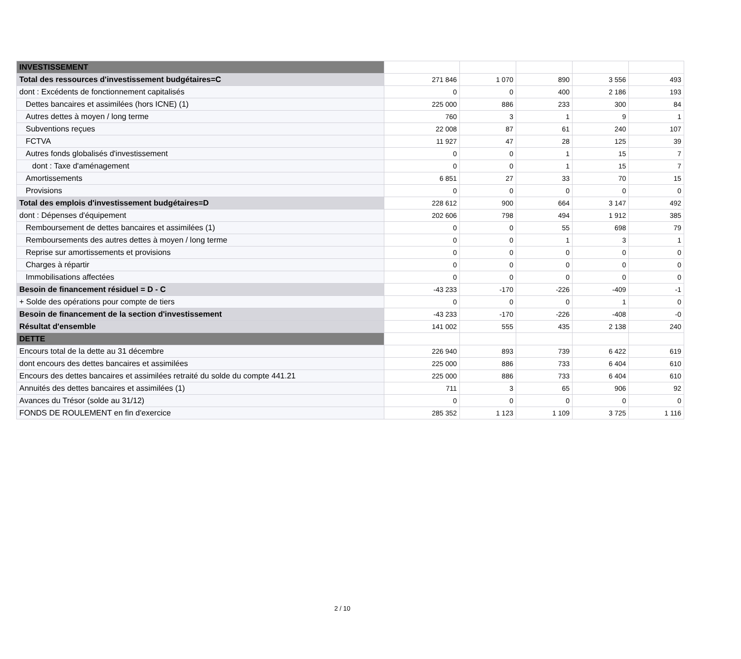| INVESTISSEMENT | | | | | |
| Total des ressources d'investissement budgétaires=C | 271 846 | 1 070 | 890 | 3 556 | 493 |
| dont : Excédents de fonctionnement capitalisés | 0 | 0 | 400 | 2 186 | 193 |
| Dettes bancaires et assimilées (hors ICNE) (1) | 225 000 | 886 | 233 | 300 | 84 |
| Autres dettes à moyen / long terme | 760 | 3 | 1 | 9 | 1 |
| Subventions reçues | 22 008 | 87 | 61 | 240 | 107 |
| FCTVA | 11 927 | 47 | 28 | 125 | 39 |
| Autres fonds globalisés d'investissement | 0 | 0 | 1 | 15 | 7 |
| dont : Taxe d'aménagement | 0 | 0 | 1 | 15 | 7 |
| Amortissements | 6 851 | 27 | 33 | 70 | 15 |
| Provisions | 0 | 0 | 0 | 0 | 0 |
| Total des emplois d'investissement budgétaires=D | 228 612 | 900 | 664 | 3 147 | 492 |
| dont : Dépenses d'équipement | 202 606 | 798 | 494 | 1 912 | 385 |
| Remboursement de dettes bancaires et assimilées (1) | 0 | 0 | 55 | 698 | 79 |
| Remboursements des autres dettes à moyen / long terme | 0 | 0 | 1 | 3 | 1 |
| Reprise sur amortissements et provisions | 0 | 0 | 0 | 0 | 0 |
| Charges à répartir | 0 | 0 | 0 | 0 | 0 |
| Immobilisations affectées | 0 | 0 | 0 | 0 | 0 |
| Besoin de financement résiduel = D - C | -43 233 | -170 | -226 | -409 | -1 |
| + Solde des opérations pour compte de tiers | 0 | 0 | 0 | 1 | 0 |
| Besoin de financement de la section d'investissement | -43 233 | -170 | -226 | -408 | -0 |
| Résultat d'ensemble | 141 002 | 555 | 435 | 2 138 | 240 |
| DETTE | | | | | |
| Encours total de la dette au 31 décembre | 226 940 | 893 | 739 | 6 422 | 619 |
| dont encours des dettes bancaires et assimilées | 225 000 | 886 | 733 | 6 404 | 610 |
| Encours des dettes bancaires et assimilées retraité du solde du compte 441.21 | 225 000 | 886 | 733 | 6 404 | 610 |
| Annuités des dettes bancaires et assimilées (1) | 711 | 3 | 65 | 906 | 92 |
| Avances du Trésor (solde au 31/12) | 0 | 0 | 0 | 0 | 0 |
| FONDS DE ROULEMENT en fin d'exercice | 285 352 | 1 123 | 1 109 | 3 725 | 1 116 |
2 / 10